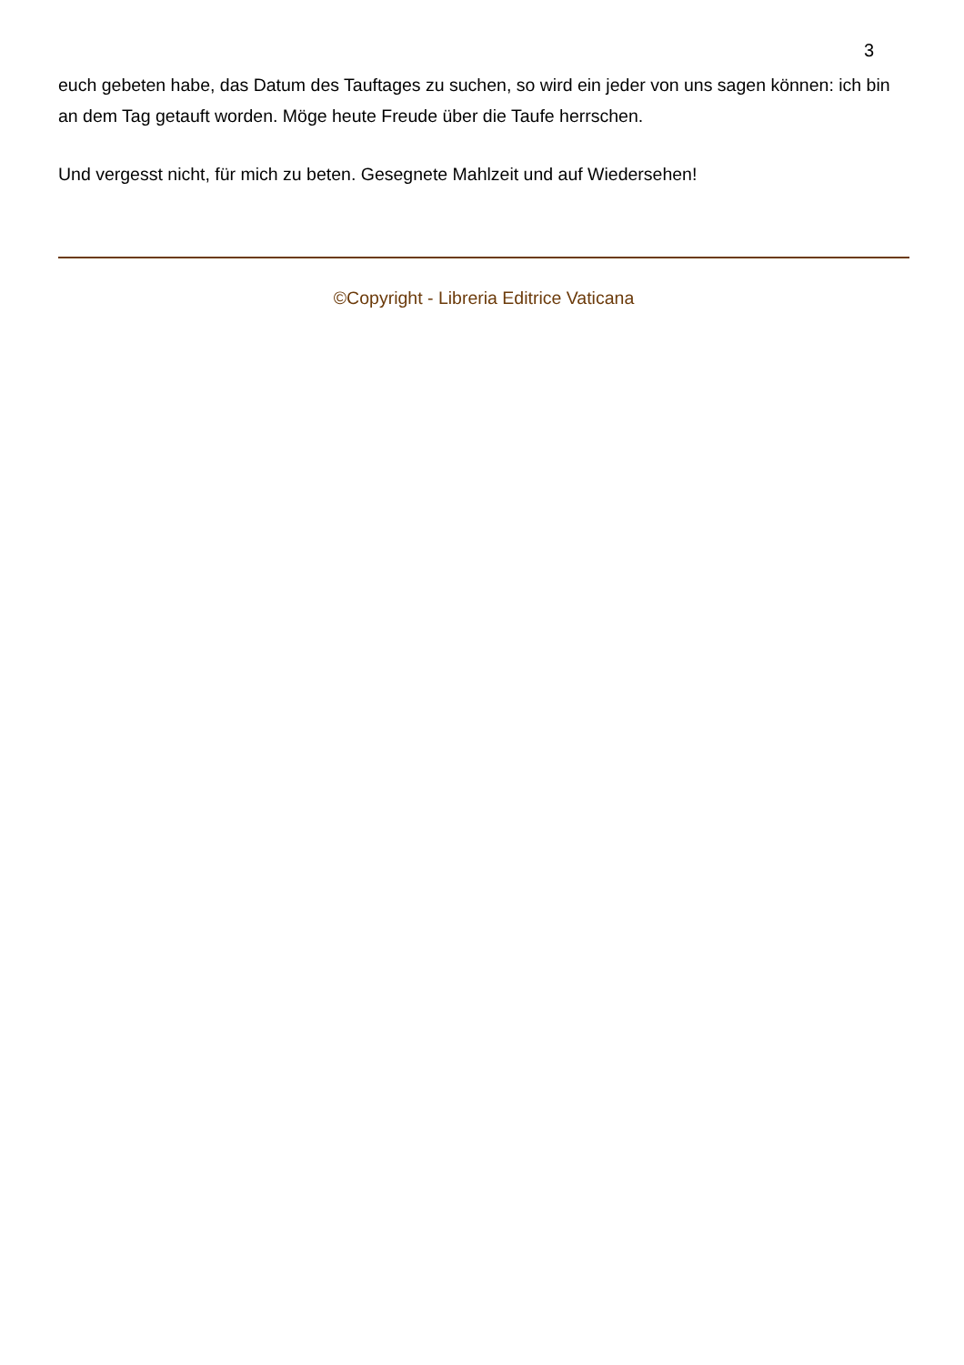3
euch gebeten habe, das Datum des Tauftages zu suchen, so wird ein jeder von uns sagen können: ich bin an dem Tag getauft worden. Möge heute Freude über die Taufe herrschen.
Und vergesst nicht, für mich zu beten. Gesegnete Mahlzeit und auf Wiedersehen!
©Copyright - Libreria Editrice Vaticana